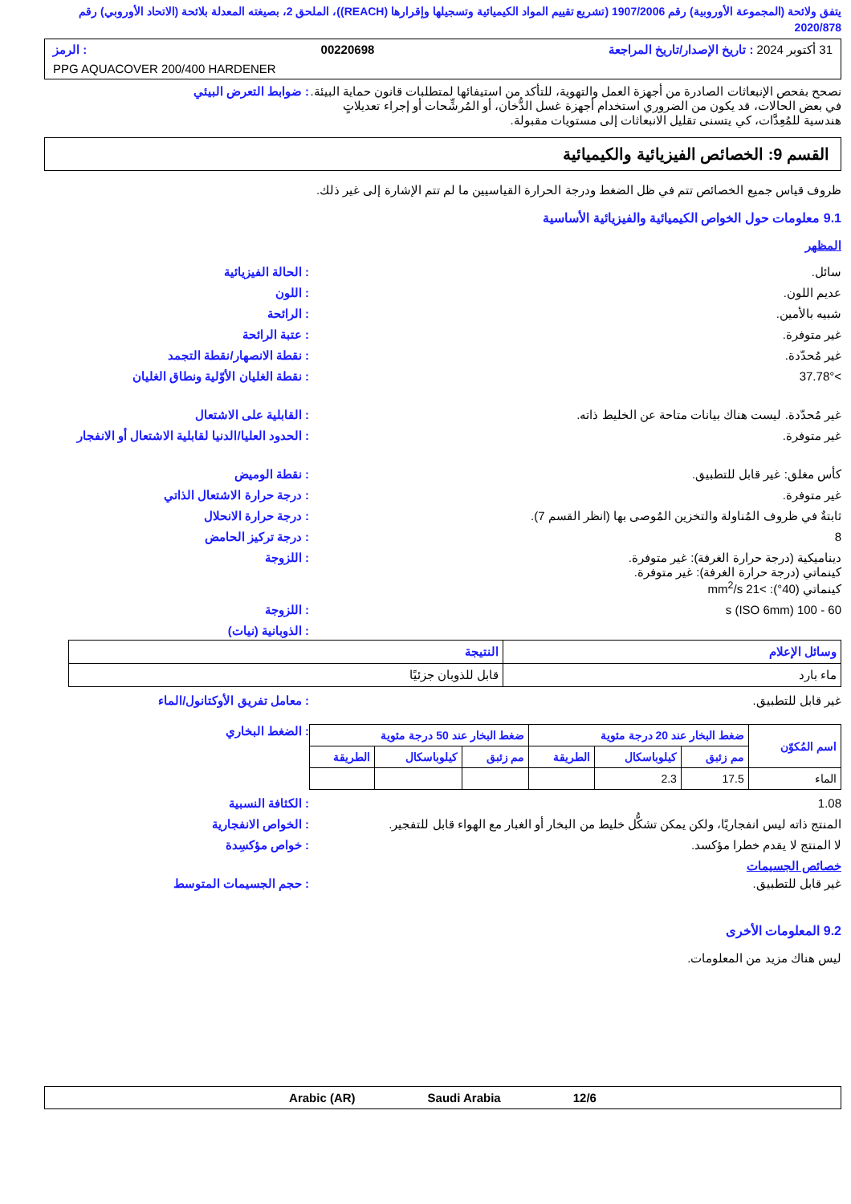يتفق ولائحة (المجموعة الأوروبية) رقم 1907/2006 (تشريع تقييم المواد الكيميائية وتسجيلها وإقرارها (REACH))، الملحق 2، بصيغته المعدلة بلائحة (الاتحاد الأوروبي) رقم 2020/878
31 أكتوبر 2024 : تاريخ الإصدار/تاريخ المراجعة 00220698: الرمز
PPG AQUACOVER 200/400 HARDENER
نصحح بفحص الإنبعاثات الصادرة من أجهزة العمل والتهوية، للتأكد من استيفائها لمتطلبات قانون حماية البيئة. في بعض الحالات، قد يكون من الضروري استخدام أجهزة غسل الدُّخان، أو المُرشِّحات أو إجراء تعديلاتٍ هندسية للمُعِدَّات، كي يتسنى تقليل الانبعاثات إلى مستويات مقبولة.
: ضوابط التعرض البيئي
القسم 9: الخصائص الفيزيائية والكيميائية
ظروف قياس جميع الخصائص تتم في ظل الضغط ودرجة الحرارة القياسيين ما لم تتم الإشارة إلى غير ذلك.
9.1 معلومات حول الخواص الكيميائية والفيزيائية الأساسية
المظهر
سائل. : الحالة الفيزيائية
عديم اللون. : اللون
شبيه بالأمين. : الرائحة
غير متوفرة. : عتبة الرائحة
غير مُحدّدة. : نقطة الانصهار/نقطة التجمد
>37.78° : نقطة الغليان الأوّلية ونطاق الغليان
غير مُحدّدة. ليست هناك بيانات متاحة عن الخليط ذاته.
: القابلية على الاشتعال
غير متوفرة. : الحدود العليا/الدنيا لقابلية الاشتعال أو الانفجار
كأس مغلق: غير قابل للتطبيق. : نقطة الوميض
غير متوفرة. : درجة حرارة الاشتعال الذاتي
ثابتةٌ في ظروف المُناولة والتخزين المُوصى بها (انظر القسم 7).
: درجة حرارة الانحلال
8 : درجة تركيز الحامض
ديناميكية (درجة حرارة الغرفة): غير متوفرة.
كينماتي (درجة حرارة الغرفة): غير متوفرة.
كينماتي (40°): >21 mm<sup>2</sup>/s
: اللزوجة
60 - 100 s (ISO 6mm) : اللزوجة
: الذوبانية (نيات)
| وسائل الإعلام | النتيجة |
| --- | --- |
| ماء بارد | قابل للذوبان جزئيًا |
غير قابل للتطبيق. : معامل تفريق الأوكتانول/الماء
| اسم المُكوّن | ضغط البخار عند 20 درجة مئوية | | | ضغط البخار عند 50 درجة مئوية | | |
| --- | --- | --- | --- | --- | --- | --- |
| | مم زئبق | كيلوباسكال | الطريقة | مم زئبق | كيلوباسكال | الطريقة |
| الماء | 17.5 | 2.3 | | | | |
: الضغط البخاري
1.08 : الكثافة النسبية
المنتج ذاته ليس انفجاريًا، ولكن يمكن تشكُّل خليط من البخار أو الغبار مع الهواء قابل للتفجير.
: الخواص الانفجارية
لا المنتج لا يقدم خطرا مؤكسد. : خواص مؤكسِدة
خصائص الجسيمات
غير قابل للتطبيق. : حجم الجسيمات المتوسط
9.2 المعلومات الأخرى
ليس هناك مزيد من المعلومات.
Arabic (AR) Saudi Arabia 12/6